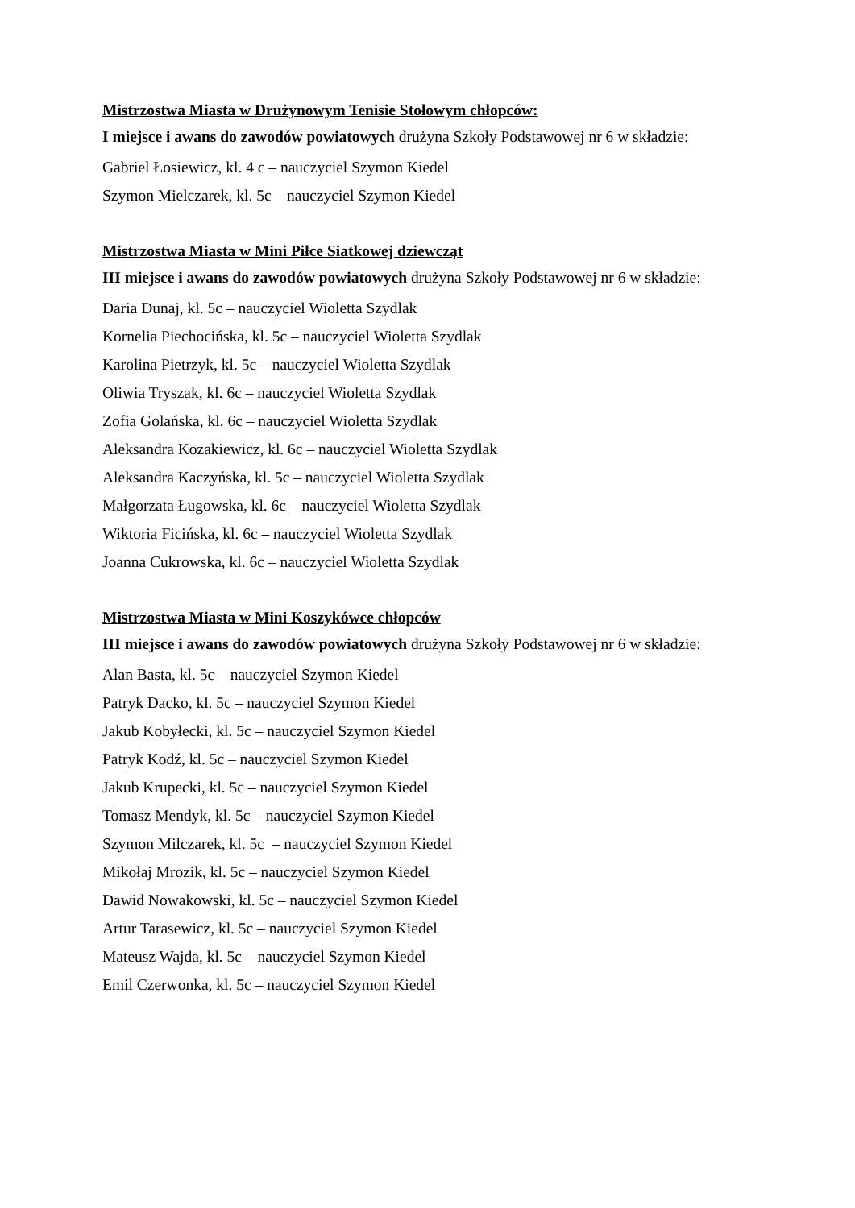Mistrzostwa Miasta w Drużynowym Tenisie Stołowym chłopców:
I miejsce i awans do zawodów powiatowych drużyna Szkoły Podstawowej nr 6 w składzie:
Gabriel Łosiewicz, kl. 4 c – nauczyciel Szymon Kiedel
Szymon Mielczarek, kl. 5c – nauczyciel Szymon Kiedel
Mistrzostwa Miasta w Mini Piłce Siatkowej dziewcząt
III miejsce i awans do zawodów powiatowych drużyna Szkoły Podstawowej nr 6 w składzie:
Daria Dunaj, kl. 5c – nauczyciel Wioletta Szydlak
Kornelia Piechocińska, kl. 5c – nauczyciel Wioletta Szydlak
Karolina Pietrzyk, kl. 5c – nauczyciel Wioletta Szydlak
Oliwia Tryszak, kl. 6c – nauczyciel Wioletta Szydlak
Zofia Golańska, kl. 6c – nauczyciel Wioletta Szydlak
Aleksandra Kozakiewicz, kl. 6c – nauczyciel Wioletta Szydlak
Aleksandra Kaczyńska, kl. 5c – nauczyciel Wioletta Szydlak
Małgorzata Ługowska, kl. 6c – nauczyciel Wioletta Szydlak
Wiktoria Ficińska, kl. 6c – nauczyciel Wioletta Szydlak
Joanna Cukrowska, kl. 6c – nauczyciel Wioletta Szydlak
Mistrzostwa Miasta w Mini Koszykówce chłopców
III miejsce i awans do zawodów powiatowych drużyna Szkoły Podstawowej nr 6 w składzie:
Alan Basta, kl. 5c – nauczyciel Szymon Kiedel
Patryk Dacko, kl. 5c – nauczyciel Szymon Kiedel
Jakub Kobyłecki, kl. 5c – nauczyciel Szymon Kiedel
Patryk Kodź, kl. 5c – nauczyciel Szymon Kiedel
Jakub Krupecki, kl. 5c – nauczyciel Szymon Kiedel
Tomasz Mendyk, kl. 5c – nauczyciel Szymon Kiedel
Szymon Milczarek, kl. 5c – nauczyciel Szymon Kiedel
Mikołaj Mrozik, kl. 5c – nauczyciel Szymon Kiedel
Dawid Nowakowski, kl. 5c – nauczyciel Szymon Kiedel
Artur Tarasewicz, kl. 5c – nauczyciel Szymon Kiedel
Mateusz Wajda, kl. 5c – nauczyciel Szymon Kiedel
Emil Czerwonka, kl. 5c – nauczyciel Szymon Kiedel